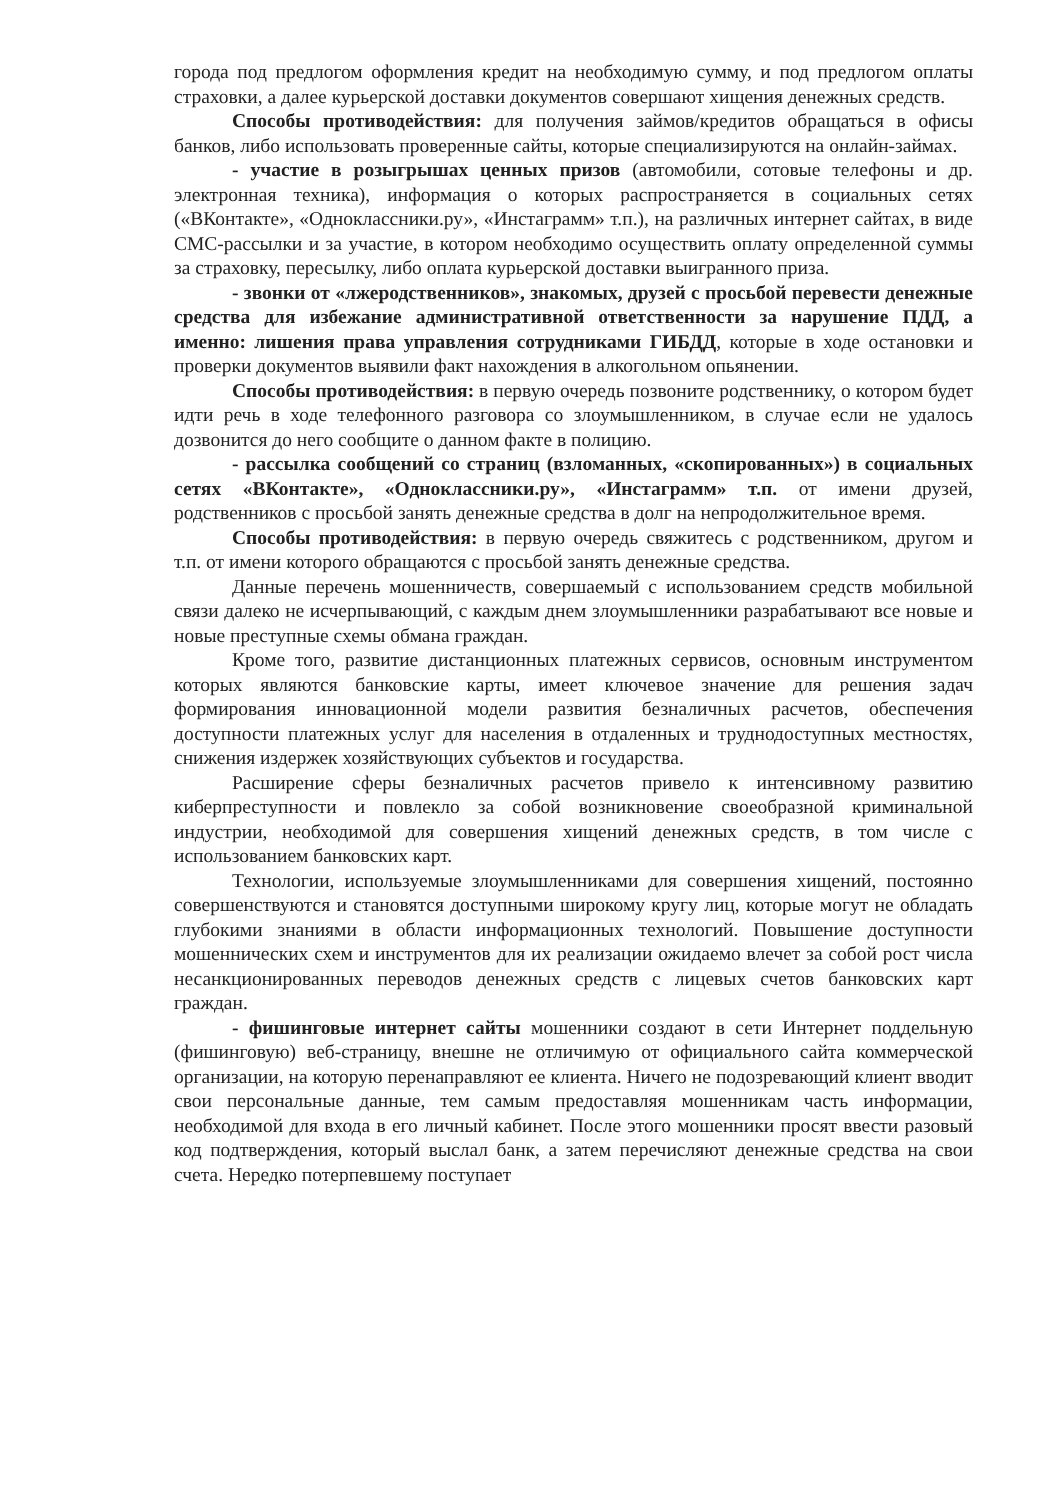города под предлогом оформления кредит на необходимую сумму, и под предлогом оплаты страховки, а далее курьерской доставки документов совершают хищения денежных средств.
Способы противодействия: для получения займов/кредитов обращаться в офисы банков, либо использовать проверенные сайты, которые специализируются на онлайн-займах.
- участие в розыгрышах ценных призов (автомобили, сотовые телефоны и др. электронная техника), информация о которых распространяется в социальных сетях («ВКонтакте», «Одноклассники.ру», «Инстаграмм» т.п.), на различных интернет сайтах, в виде СМС-рассылки и за участие, в котором необходимо осуществить оплату определенной суммы за страховку, пересылку, либо оплата курьерской доставки выигранного приза.
- звонки от «лжеродственников», знакомых, друзей с просьбой перевести денежные средства для избежание административной ответственности за нарушение ПДД, а именно: лишения права управления сотрудниками ГИБДД, которые в ходе остановки и проверки документов выявили факт нахождения в алкогольном опьянении.
Способы противодействия: в первую очередь позвоните родственнику, о котором будет идти речь в ходе телефонного разговора со злоумышленником, в случае если не удалось дозвонится до него сообщите о данном факте в полицию.
- рассылка сообщений со страниц (взломанных, «скопированных») в социальных сетях «ВКонтакте», «Одноклассники.ру», «Инстаграмм» т.п. от имени друзей, родственников с просьбой занять денежные средства в долг на непродолжительное время.
Способы противодействия: в первую очередь свяжитесь с родственником, другом и т.п. от имени которого обращаются с просьбой занять денежные средства.
Данные перечень мошенничеств, совершаемый с использованием средств мобильной связи далеко не исчерпывающий, с каждым днем злоумышленники разрабатывают все новые и новые преступные схемы обмана граждан.
Кроме того, развитие дистанционных платежных сервисов, основным инструментом которых являются банковские карты, имеет ключевое значение для решения задач формирования инновационной модели развития безналичных расчетов, обеспечения доступности платежных услуг для населения в отдаленных и труднодоступных местностях, снижения издержек хозяйствующих субъектов и государства.
Расширение сферы безналичных расчетов привело к интенсивному развитию киберпреступности и повлекло за собой возникновение своеобразной криминальной индустрии, необходимой для совершения хищений денежных средств, в том числе с использованием банковских карт.
Технологии, используемые злоумышленниками для совершения хищений, постоянно совершенствуются и становятся доступными широкому кругу лиц, которые могут не обладать глубокими знаниями в области информационных технологий. Повышение доступности мошеннических схем и инструментов для их реализации ожидаемо влечет за собой рост числа несанкционированных переводов денежных средств с лицевых счетов банковских карт граждан.
- фишинговые интернет сайты мошенники создают в сети Интернет поддельную (фишинговую) веб-страницу, внешне не отличимую от официального сайта коммерческой организации, на которую перенаправляют ее клиента. Ничего не подозревающий клиент вводит свои персональные данные, тем самым предоставляя мошенникам часть информации, необходимой для входа в его личный кабинет. После этого мошенники просят ввести разовый код подтверждения, который выслал банк, а затем перечисляют денежные средства на свои счета. Нередко потерпевшему поступает